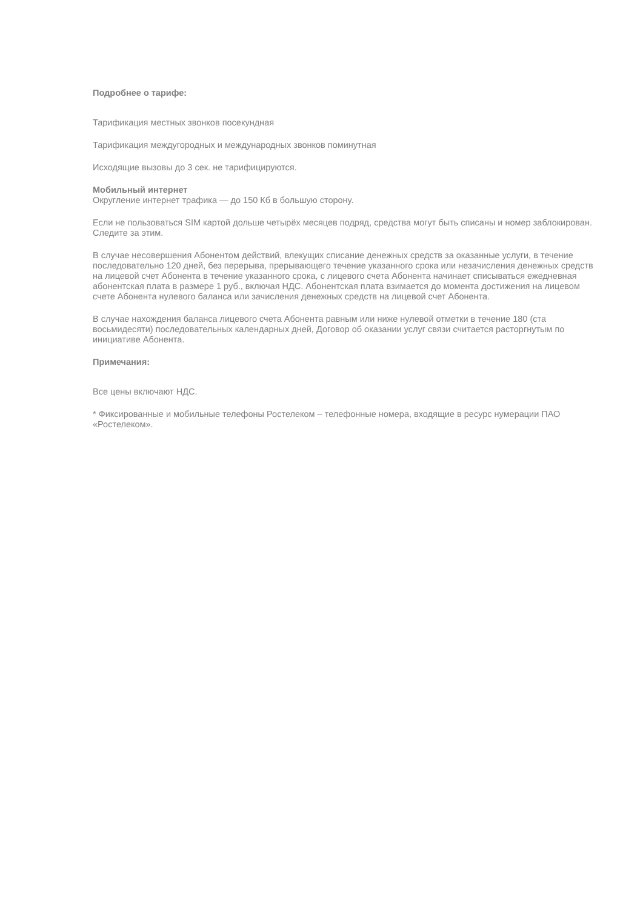Подробнее о тарифе:
Тарификация местных звонков посекундная
Тарификация междугородных и международных звонков поминутная
Исходящие вызовы до 3 сек. не тарифицируются.
Мобильный интернет
Округление интернет трафика — до 150 Кб в большую сторону.
Если не пользоваться SIM картой дольше четырёх месяцев подряд, средства могут быть списаны и номер заблокирован. Следите за этим.
В случае несовершения Абонентом действий, влекущих списание денежных средств за оказанные услуги, в течение последовательно 120 дней, без перерыва, прерывающего течение указанного срока или незачисления денежных средств на лицевой счет Абонента в течение указанного срока, с лицевого счета Абонента начинает списываться ежедневная абонентская плата в размере 1 руб., включая НДС. Абонентская плата взимается до момента достижения на лицевом счете Абонента нулевого баланса или зачисления денежных средств на лицевой счет Абонента.
В случае нахождения баланса лицевого счета Абонента равным или ниже нулевой отметки в течение 180 (ста восьмидесяти) последовательных календарных дней, Договор об оказании услуг связи считается расторгнутым по инициативе Абонента.
Примечания:
Все цены включают НДС.
* Фиксированные и мобильные телефоны Ростелеком – телефонные номера, входящие в ресурс нумерации ПАО «Ростелеком».